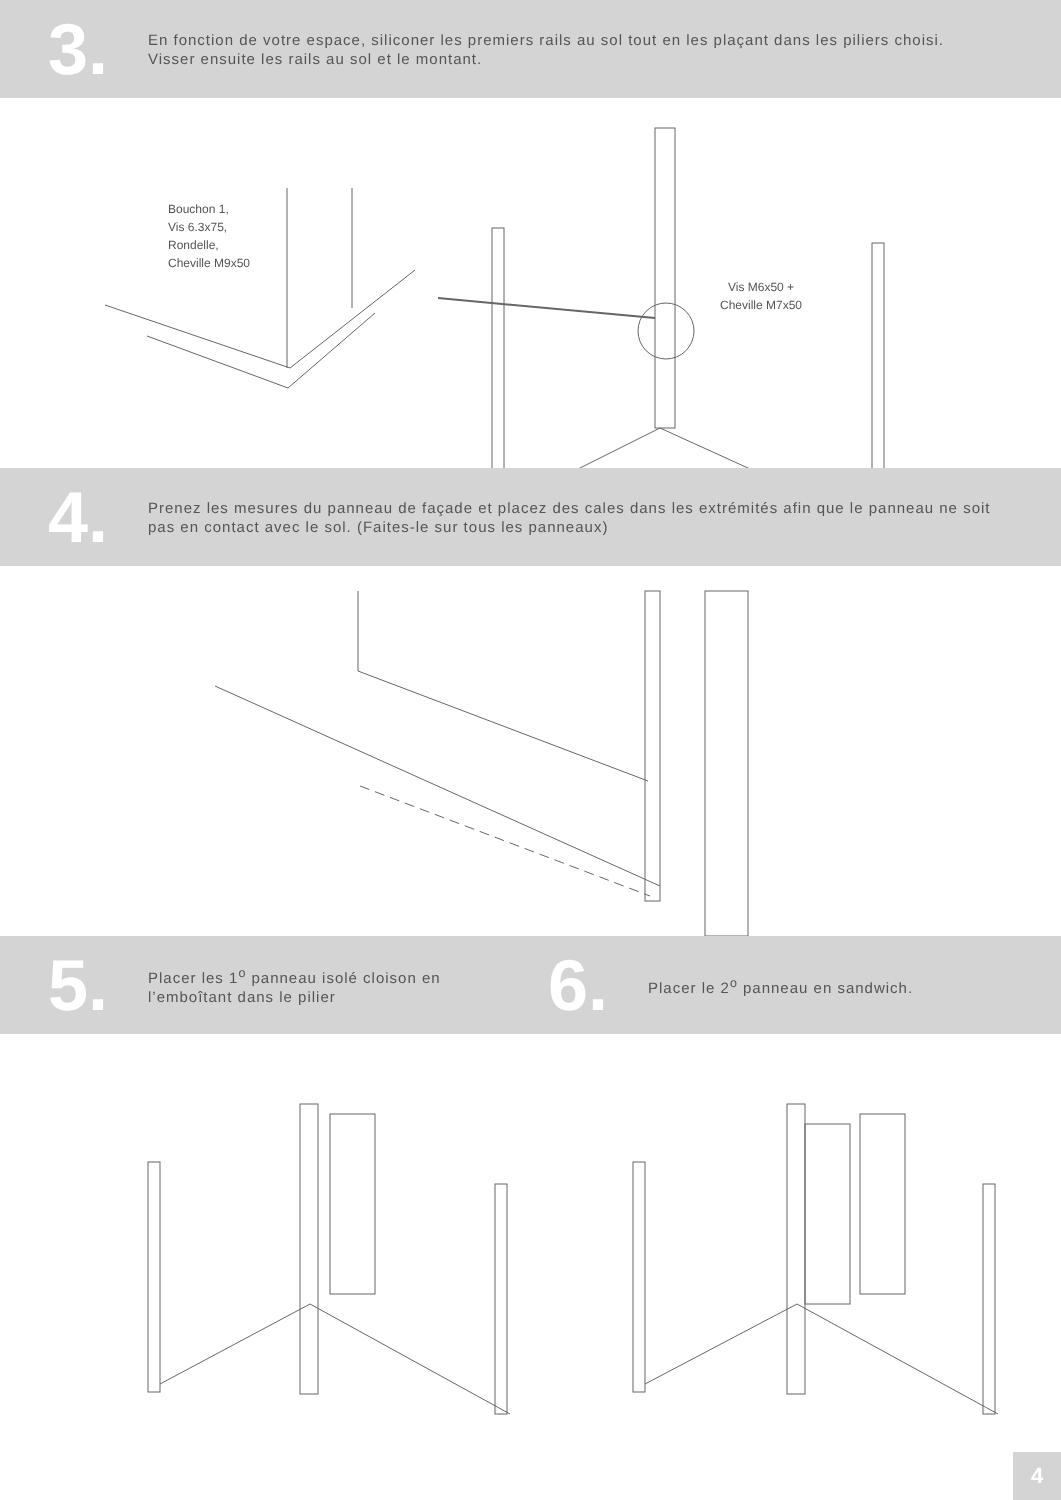3.
En fonction de votre espace, siliconer les premiers rails au sol tout en les plaçant dans les piliers choisi.
Visser ensuite les rails au sol et le montant.
Bouchon 1,
Vis 6.3x75,
Rondelle,
Cheville M9x50
Vis M6x50 +
Cheville M7x50
4.
Prenez les mesures du panneau de façade et placez des cales dans les extrémités afin que le panneau ne soit pas en contact avec le sol. (Faites-le sur tous les panneaux)
5.
Placer les 1<sup>o</sup> panneau isolé cloison en l’emboîtant dans le pilier
6.
Placer le 2<sup>o</sup> panneau en sandwich.
4